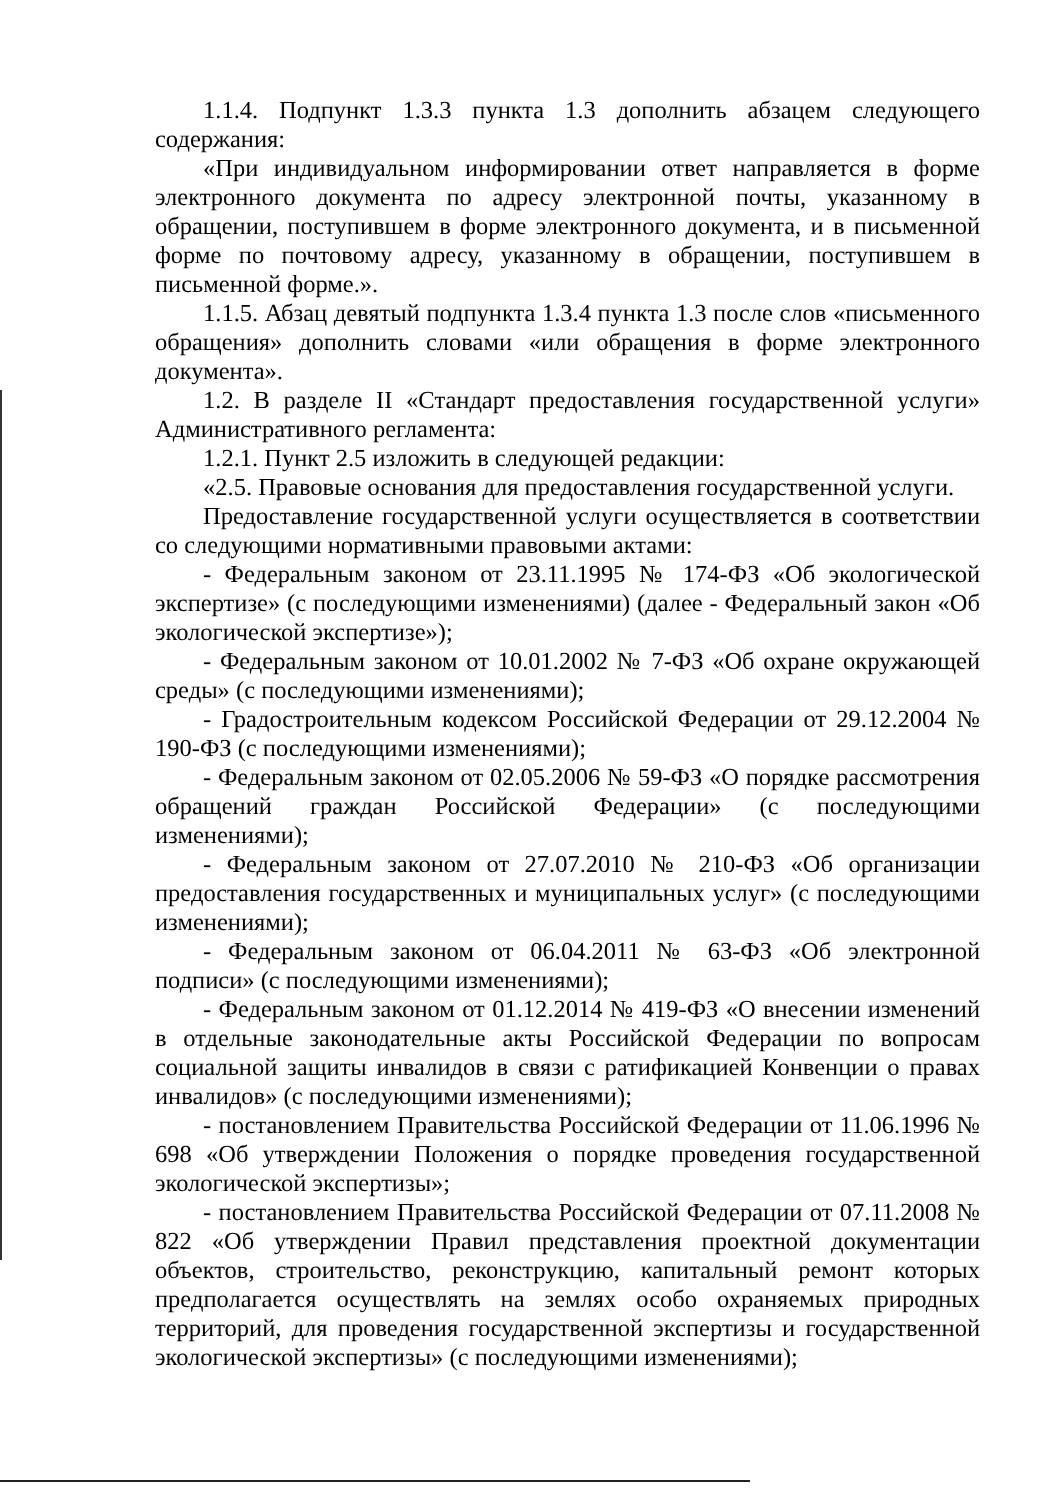1.1.4. Подпункт 1.3.3 пункта 1.3 дополнить абзацем следующего содержания:
«При индивидуальном информировании ответ направляется в форме электронного документа по адресу электронной почты, указанному в обращении, поступившем в форме электронного документа, и в письменной форме по почтовому адресу, указанному в обращении, поступившем в письменной форме.».
1.1.5. Абзац девятый подпункта 1.3.4 пункта 1.3 после слов «письменного обращения» дополнить словами «или обращения в форме электронного документа».
1.2. В разделе II «Стандарт предоставления государственной услуги» Административного регламента:
1.2.1. Пункт 2.5 изложить в следующей редакции:
«2.5. Правовые основания для предоставления государственной услуги.
Предоставление государственной услуги осуществляется в соответствии со следующими нормативными правовыми актами:
- Федеральным законом от 23.11.1995 № 174-ФЗ «Об экологической экспертизе» (с последующими изменениями) (далее - Федеральный закон «Об экологической экспертизе»);
- Федеральным законом от 10.01.2002 № 7-ФЗ «Об охране окружающей среды» (с последующими изменениями);
- Градостроительным кодексом Российской Федерации от 29.12.2004 № 190-ФЗ (с последующими изменениями);
- Федеральным законом от 02.05.2006 № 59-ФЗ «О порядке рассмотрения обращений граждан Российской Федерации» (с последующими изменениями);
- Федеральным законом от 27.07.2010 № 210-ФЗ «Об организации предоставления государственных и муниципальных услуг» (с последующими изменениями);
- Федеральным законом от 06.04.2011 № 63-ФЗ «Об электронной подписи» (с последующими изменениями);
- Федеральным законом от 01.12.2014 № 419-ФЗ «О внесении изменений в отдельные законодательные акты Российской Федерации по вопросам социальной защиты инвалидов в связи с ратификацией Конвенции о правах инвалидов» (с последующими изменениями);
- постановлением Правительства Российской Федерации от 11.06.1996 № 698 «Об утверждении Положения о порядке проведения государственной экологической экспертизы»;
- постановлением Правительства Российской Федерации от 07.11.2008 № 822 «Об утверждении Правил представления проектной документации объектов, строительство, реконструкцию, капитальный ремонт которых предполагается осуществлять на землях особо охраняемых природных территорий, для проведения государственной экспертизы и государственной экологической экспертизы» (с последующими изменениями);